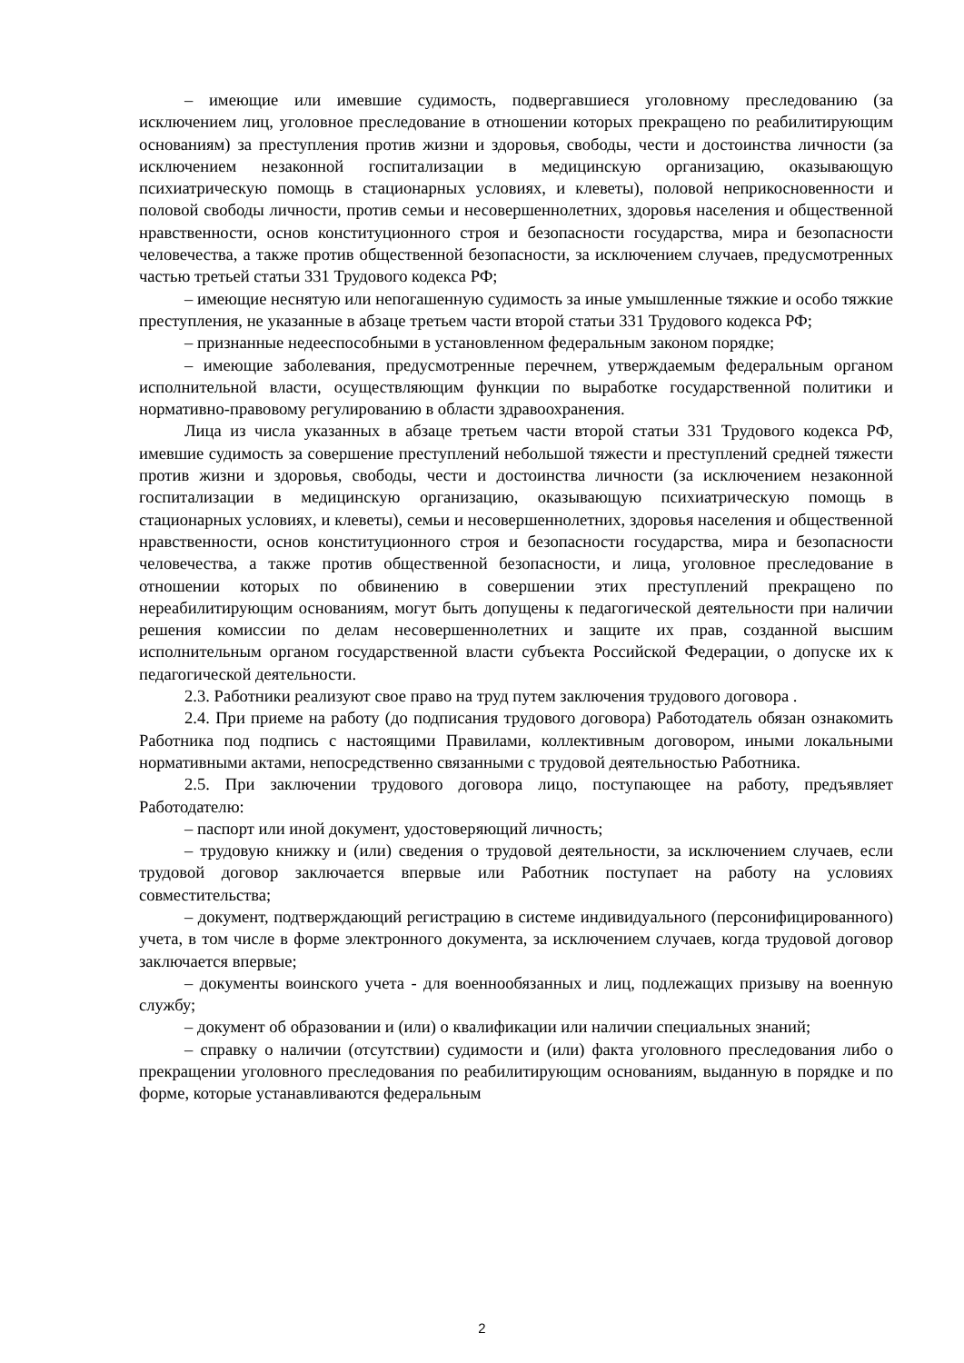– имеющие или имевшие судимость, подвергавшиеся уголовному преследованию (за исключением лиц, уголовное преследование в отношении которых прекращено по реабилитирующим основаниям) за преступления против жизни и здоровья, свободы, чести и достоинства личности (за исключением незаконной госпитализации в медицинскую организацию, оказывающую психиатрическую помощь в стационарных условиях, и клеветы), половой неприкосновенности и половой свободы личности, против семьи и несовершеннолетних, здоровья населения и общественной нравственности, основ конституционного строя и безопасности государства, мира и безопасности человечества, а также против общественной безопасности, за исключением случаев, предусмотренных частью третьей статьи 331 Трудового кодекса РФ;
– имеющие неснятую или непогашенную судимость за иные умышленные тяжкие и особо тяжкие преступления, не указанные в абзаце третьем части второй статьи 331 Трудового кодекса РФ;
– признанные недееспособными в установленном федеральным законом порядке;
– имеющие заболевания, предусмотренные перечнем, утверждаемым федеральным органом исполнительной власти, осуществляющим функции по выработке государственной политики и нормативно-правовому регулированию в области здравоохранения.
Лица из числа указанных в абзаце третьем части второй статьи 331 Трудового кодекса РФ, имевшие судимость за совершение преступлений небольшой тяжести и преступлений средней тяжести против жизни и здоровья, свободы, чести и достоинства личности (за исключением незаконной госпитализации в медицинскую организацию, оказывающую психиатрическую помощь в стационарных условиях, и клеветы), семьи и несовершеннолетних, здоровья населения и общественной нравственности, основ конституционного строя и безопасности государства, мира и безопасности человечества, а также против общественной безопасности, и лица, уголовное преследование в отношении которых по обвинению в совершении этих преступлений прекращено по нереабилитирующим основаниям, могут быть допущены к педагогической деятельности при наличии решения комиссии по делам несовершеннолетних и защите их прав, созданной высшим исполнительным органом государственной власти субъекта Российской Федерации, о допуске их к педагогической деятельности.
2.3. Работники реализуют свое право на труд путем заключения трудового договора .
2.4. При приеме на работу (до подписания трудового договора) Работодатель обязан ознакомить Работника под подпись с настоящими Правилами, коллективным договором, иными локальными нормативными актами, непосредственно связанными с трудовой деятельностью Работника.
2.5. При заключении трудового договора лицо, поступающее на работу, предъявляет Работодателю:
– паспорт или иной документ, удостоверяющий личность;
– трудовую книжку и (или) сведения о трудовой деятельности, за исключением случаев, если трудовой договор заключается впервые или Работник поступает на работу на условиях совместительства;
– документ, подтверждающий регистрацию в системе индивидуального (персонифицированного) учета, в том числе в форме электронного документа, за исключением случаев, когда трудовой договор заключается впервые;
– документы воинского учета - для военнообязанных и лиц, подлежащих призыву на военную службу;
– документ об образовании и (или) о квалификации или наличии специальных знаний;
– справку о наличии (отсутствии) судимости и (или) факта уголовного преследования либо о прекращении уголовного преследования по реабилитирующим основаниям, выданную в порядке и по форме, которые устанавливаются федеральным
2